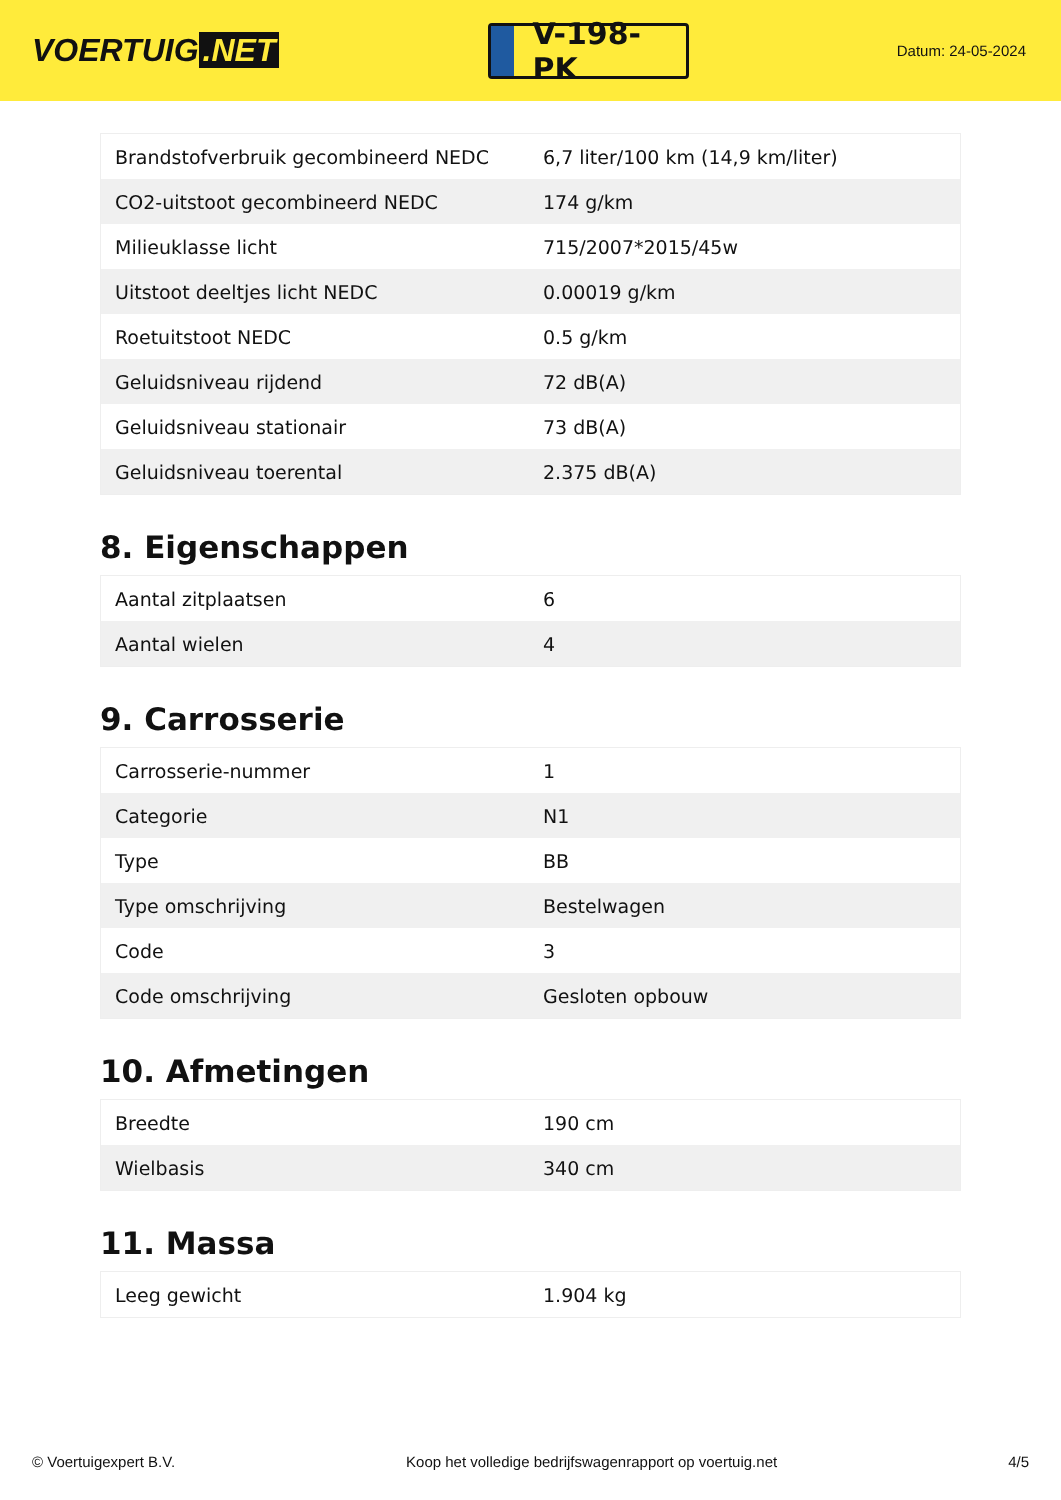VOERTUIG.NET
V-198-PK
Datum: 24-05-2024
| Brandstofverbruik gecombineerd NEDC | 6,7 liter/100 km (14,9 km/liter) |
| CO2-uitstoot gecombineerd NEDC | 174 g/km |
| Milieuklasse licht | 715/2007*2015/45w |
| Uitstoot deeltjes licht NEDC | 0.00019 g/km |
| Roetuitstoot NEDC | 0.5 g/km |
| Geluidsniveau rijdend | 72 dB(A) |
| Geluidsniveau stationair | 73 dB(A) |
| Geluidsniveau toerental | 2.375 dB(A) |
8. Eigenschappen
| Aantal zitplaatsen | 6 |
| Aantal wielen | 4 |
9. Carrosserie
| Carrosserie-nummer | 1 |
| Categorie | N1 |
| Type | BB |
| Type omschrijving | Bestelwagen |
| Code | 3 |
| Code omschrijving | Gesloten opbouw |
10. Afmetingen
| Breedte | 190 cm |
| Wielbasis | 340 cm |
11. Massa
| Leeg gewicht | 1.904 kg |
© Voertuigexpert B.V. Koop het volledige bedrijfswagenrapport op voertuig.net 4/5